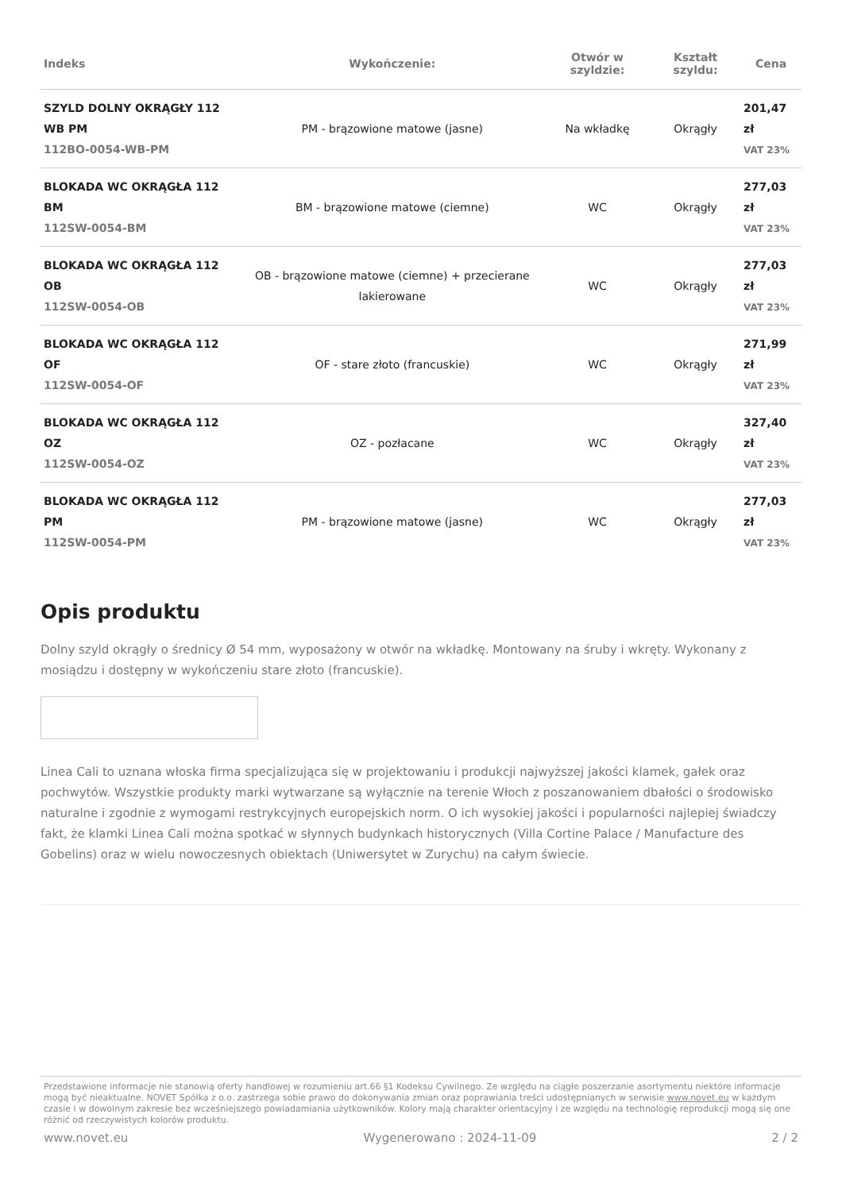| Indeks | Wykończenie: | Otwór w szyldzie: | Kształt szyldu: | Cena |
| --- | --- | --- | --- | --- |
| SZYLD DOLNY OKRĄGŁY 112 WB PM 112BO-0054-WB-PM | PM - brązowione matowe (jasne) | Na wkładkę | Okrągły | 201,47 zł VAT 23% |
| BLOKADA WC OKRĄGŁA 112 BM 112SW-0054-BM | BM - brązowione matowe (ciemne) | WC | Okrągły | 277,03 zł VAT 23% |
| BLOKADA WC OKRĄGŁA 112 OB 112SW-0054-OB | OB - brązowione matowe (ciemne) + przecierane lakierowane | WC | Okrągły | 277,03 zł VAT 23% |
| BLOKADA WC OKRĄGŁA 112 OF 112SW-0054-OF | OF - stare złoto (francuskie) | WC | Okrągły | 271,99 zł VAT 23% |
| BLOKADA WC OKRĄGŁA 112 OZ 112SW-0054-OZ | OZ - pozłacane | WC | Okrągły | 327,40 zł VAT 23% |
| BLOKADA WC OKRĄGŁA 112 PM 112SW-0054-PM | PM - brązowione matowe (jasne) | WC | Okrągły | 277,03 zł VAT 23% |
Opis produktu
Dolny szyld okrągły o średnicy Ø 54 mm, wyposażony w otwór na wkładkę. Montowany na śruby i wkręty. Wykonany z mosiądzu i dostępny w wykończeniu stare złoto (francuskie).
Linea Cali to uznana włoska firma specjalizująca się w projektowaniu i produkcji najwyższej jakości klamek, gałek oraz pochwytów. Wszystkie produkty marki wytwarzane są wyłącznie na terenie Włoch z poszanowaniem dbałości o środowisko naturalne i zgodnie z wymogami restrykcyjnych europejskich norm. O ich wysokiej jakości i popularności najlepiej świadczy fakt, że klamki Linea Cali można spotkać w słynnych budynkach historycznych (Villa Cortine Palace / Manufacture des Gobelins) oraz w wielu nowoczesnych obiektach (Uniwersytet w Zurychu) na całym świecie.
Przedstawione informacje nie stanowią oferty handlowej w rozumieniu art.66 §1 Kodeksu Cywilnego. Ze względu na ciągłe poszerzanie asortymentu niektóre informacje mogą być nieaktualne. NOVET Spółka z o.o. zastrzega sobie prawo do dokonywania zmian oraz poprawiania treści udostępnianych w serwisie www.novet.eu w każdym czasie i w dowolnym zakresie bez wcześniejszego powiadamiania użytkowników. Kolory mają charakter orientacyjny i ze względu na technologię reprodukcji mogą się one różnić od rzeczywistych kolorów produktu.
www.novet.eu Wygenerowano : 2024-11-09 2 / 2